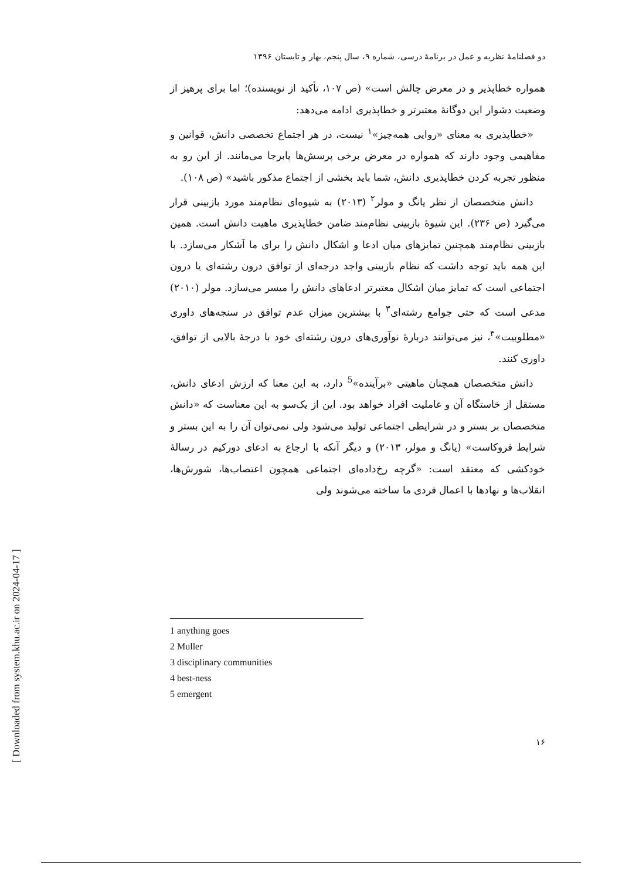[ Downloaded from system.khu.ac.ir on 2024-04-17 ]
دو فصلنامهٔ نظریه و عمل در برنامهٔ درسی، شماره ۹، سال پنجم، بهار و تابستان ۱۳۹۶
همواره خطاپذیر و در معرض چالش است» (ص ۱۰۷، تأکید از نویسنده)؛ اما برای پرهیز از وضعیت دشوار این دوگانهٔ معتبرتر و خطاپذیری ادامه می‌دهد:
«خطاپذیری به معنای «روایی همه‌چیز»<sup>۱</sup> نیست، در هر اجتماع تخصصی دانش، قوانین و مفاهیمی وجود دارند که همواره در معرض برخی پرسش‌ها پابرجا می‌مانند. از این رو به منظور تجربه کردن خطاپذیری دانش، شما باید بخشی از اجتماع مذکور باشید» (ص ۱۰۸).
دانش متخصصان از نظر یانگ و مولر<sup>۲</sup> (۲۰۱۳) به شیوه‌ای نظام‌مند مورد بازبینی قرار می‌گیرد (ص ۲۳۶). این شیوهٔ بازبینی نظام‌مند ضامن خطاپذیری ماهیت دانش است. همین بازبینی نظام‌مند همچنین تمایزهای میان ادعا و اشکال دانش را برای ما آشکار می‌سازد. با این همه باید توجه داشت که نظام بازبینی واجد درجه‌ای از توافق درون رشته‌ای یا درون اجتماعی است که تمایز میان اشکال معتبرتر ادعاهای دانش را میسر می‌سازد. مولر (۲۰۱۰) مدعی است که حتی جوامع رشته‌ای<sup>۳</sup> با بیشترین میزان عدم توافق در سنجه‌های داوری «مطلوبیت»<sup>۴</sup>، نیز می‌توانند دربارهٔ نوآوری‌های درون رشته‌ای خود با درجهٔ بالایی از توافق، داوری کنند.
دانش متخصصان همچنان ماهیتی «برآینده»<sup>5</sup> دارد، به این معنا که ارزش ادعای دانش، مستقل از خاستگاه آن و عاملیت افراد خواهد بود. این از یک‌سو به این معناست که «دانش متخصصان بر بستر و در شرایطی اجتماعی تولید می‌شود ولی نمی‌توان آن را به این بستر و شرایط فروکاست» (یانگ و مولر، ۲۰۱۳) و دیگر آنکه با ارجاع به ادعای دورکیم در رسالهٔ خودکشی که معتقد است: «گرچه رخ‌داده‌ای اجتماعی همچون اعتصاب‌ها، شورش‌ها، انقلاب‌ها و نهادها با اعمال فردی ما ساخته می‌شوند ولی
1 anything goes
2 Muller
3 disciplinary communities
4 best-ness
5 emergent
۱۶